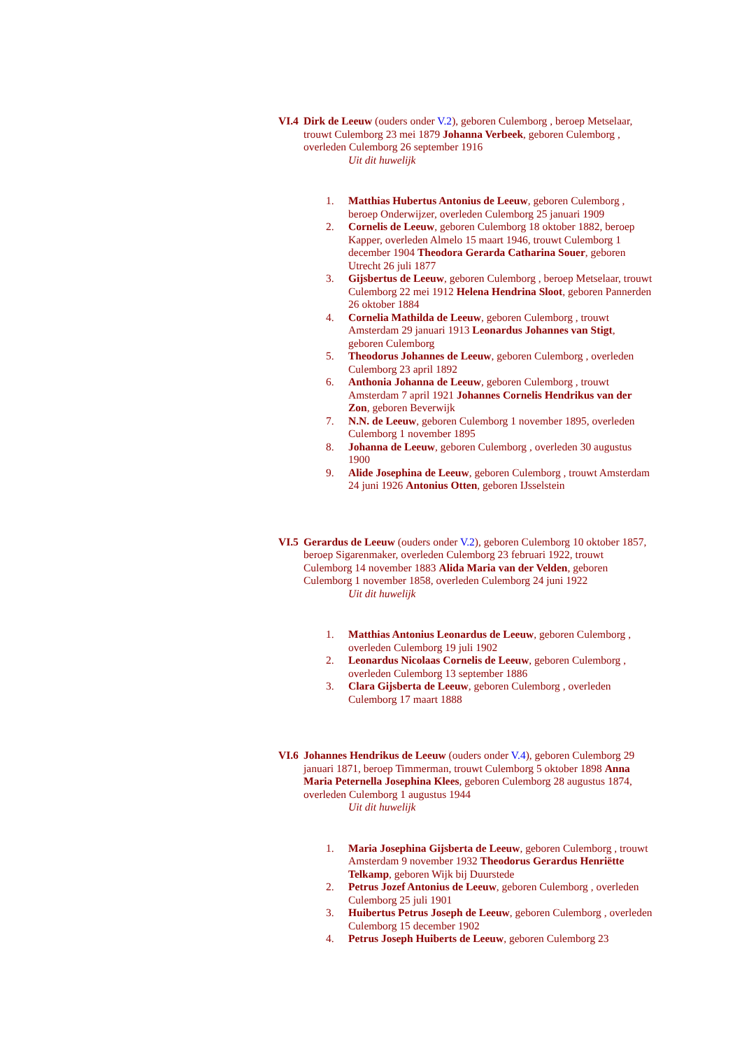VI.4 Dirk de Leeuw (ouders onder V.2), geboren Culemborg , beroep Metselaar, trouwt Culemborg 23 mei 1879 Johanna Verbeek, geboren Culemborg , overleden Culemborg 26 september 1916
Uit dit huwelijk
1. Matthias Hubertus Antonius de Leeuw, geboren Culemborg , beroep Onderwijzer, overleden Culemborg 25 januari 1909
2. Cornelis de Leeuw, geboren Culemborg 18 oktober 1882, beroep Kapper, overleden Almelo 15 maart 1946, trouwt Culemborg 1 december 1904 Theodora Gerarda Catharina Souer, geboren Utrecht 26 juli 1877
3. Gijsbertus de Leeuw, geboren Culemborg , beroep Metselaar, trouwt Culemborg 22 mei 1912 Helena Hendrina Sloot, geboren Pannerden 26 oktober 1884
4. Cornelia Mathilda de Leeuw, geboren Culemborg , trouwt Amsterdam 29 januari 1913 Leonardus Johannes van Stigt, geboren Culemborg
5. Theodorus Johannes de Leeuw, geboren Culemborg , overleden Culemborg 23 april 1892
6. Anthonia Johanna de Leeuw, geboren Culemborg , trouwt Amsterdam 7 april 1921 Johannes Cornelis Hendrikus van der Zon, geboren Beverwijk
7. N.N. de Leeuw, geboren Culemborg 1 november 1895, overleden Culemborg 1 november 1895
8. Johanna de Leeuw, geboren Culemborg , overleden 30 augustus 1900
9. Alide Josephina de Leeuw, geboren Culemborg , trouwt Amsterdam 24 juni 1926 Antonius Otten, geboren IJsselstein
VI.5 Gerardus de Leeuw (ouders onder V.2), geboren Culemborg 10 oktober 1857, beroep Sigarenmaker, overleden Culemborg 23 februari 1922, trouwt Culemborg 14 november 1883 Alida Maria van der Velden, geboren Culemborg 1 november 1858, overleden Culemborg 24 juni 1922
Uit dit huwelijk
1. Matthias Antonius Leonardus de Leeuw, geboren Culemborg , overleden Culemborg 19 juli 1902
2. Leonardus Nicolaas Cornelis de Leeuw, geboren Culemborg , overleden Culemborg 13 september 1886
3. Clara Gijsberta de Leeuw, geboren Culemborg , overleden Culemborg 17 maart 1888
VI.6 Johannes Hendrikus de Leeuw (ouders onder V.4), geboren Culemborg 29 januari 1871, beroep Timmerman, trouwt Culemborg 5 oktober 1898 Anna Maria Peternella Josephina Klees, geboren Culemborg 28 augustus 1874, overleden Culemborg 1 augustus 1944
Uit dit huwelijk
1. Maria Josephina Gijsberta de Leeuw, geboren Culemborg , trouwt Amsterdam 9 november 1932 Theodorus Gerardus Henriëtte Telkamp, geboren Wijk bij Duurstede
2. Petrus Jozef Antonius de Leeuw, geboren Culemborg , overleden Culemborg 25 juli 1901
3. Huibertus Petrus Joseph de Leeuw, geboren Culemborg , overleden Culemborg 15 december 1902
4. Petrus Joseph Huiberts de Leeuw, geboren Culemborg 23